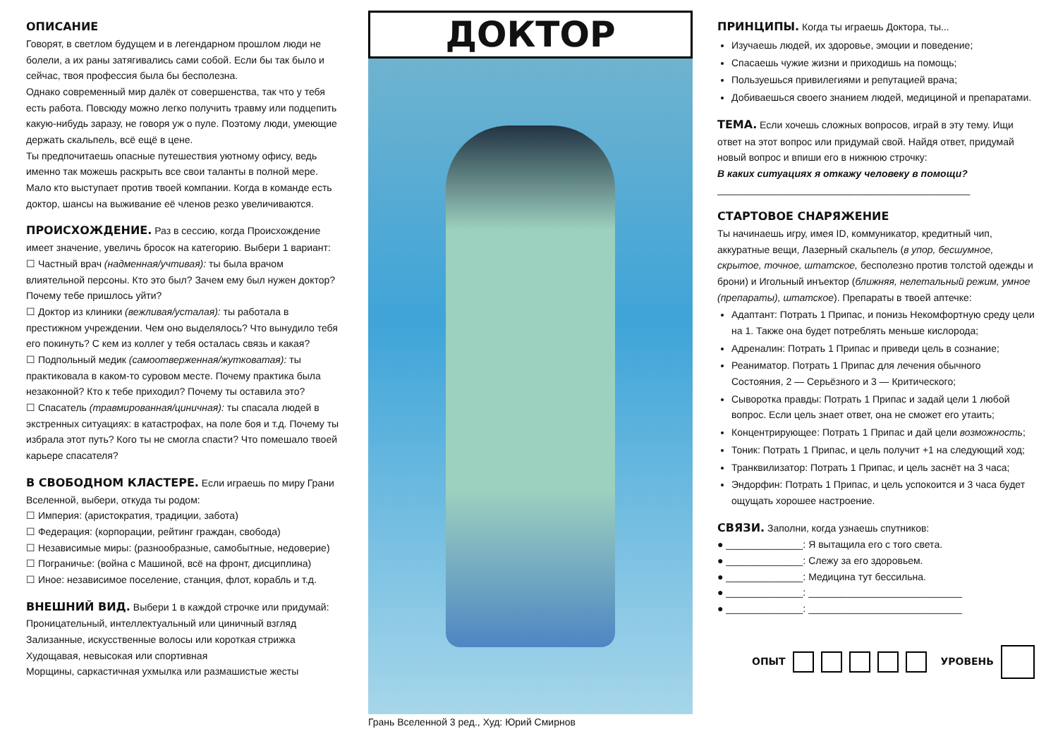ОПИСАНИЕ
Говорят, в светлом будущем и в легендарном прошлом люди не болели, а их раны затягивались сами собой. Если бы так было и сейчас, твоя профессия была бы бесполезна.
Однако современный мир далёк от совершенства, так что у тебя есть работа. Повсюду можно легко получить травму или подцепить какую-нибудь заразу, не говоря уж о пуле. Поэтому люди, умеющие держать скальпель, всё ещё в цене.
Ты предпочитаешь опасные путешествия уютному офису, ведь именно так можешь раскрыть все свои таланты в полной мере. Мало кто выступает против твоей компании. Когда в команде есть доктор, шансы на выживание её членов резко увеличиваются.
ПРОИСХОЖДЕНИЕ.
Раз в сессию, когда Происхождение имеет значение, увеличь бросок на категорию. Выбери 1 вариант:
☐ Частный врач (надменная/учтивая): ты была врачом влиятельной персоны. Кто это был? Зачем ему был нужен доктор? Почему тебе пришлось уйти?
☐ Доктор из клиники (вежливая/усталая): ты работала в престижном учреждении. Чем оно выделялось? Что вынудило тебя его покинуть? С кем из коллег у тебя осталась связь и какая?
☐ Подпольный медик (самоотверженная/жутковатая): ты практиковала в каком-то суровом месте. Почему практика была незаконной? Кто к тебе приходил? Почему ты оставила это?
☐ Спасатель (травмированная/циничная): ты спасала людей в экстренных ситуациях: в катастрофах, на поле боя и т.д. Почему ты избрала этот путь? Кого ты не смогла спасти? Что помешало твоей карьере спасателя?
В СВОБОДНОМ КЛАСТЕРЕ.
Если играешь по миру Грани Вселенной, выбери, откуда ты родом:
☐ Империя: (аристократия, традиции, забота)
☐ Федерация: (корпорации, рейтинг граждан, свобода)
☐ Независимые миры: (разнообразные, самобытные, недоверие)
☐ Пограничье: (война с Машиной, всё на фронт, дисциплина)
☐ Иное: независимое поселение, станция, флот, корабль и т.д.
ВНЕШНИЙ ВИД.
Выбери 1 в каждой строчке или придумай:
Проницательный, интеллектуальный или циничный взгляд
Зализанные, искусственные волосы или короткая стрижка
Худощавая, невысокая или спортивная
Морщины, саркастичная ухмылка или размашистые жесты
ДОКТОР
Грань Вселенной 3 ред., Худ: Юрий Смирнов
ПРИНЦИПЫ.
Когда ты играешь Доктора, ты...
Изучаешь людей, их здоровье, эмоции и поведение;
Спасаешь чужие жизни и приходишь на помощь;
Пользуешься привилегиями и репутацией врача;
Добиваешься своего знанием людей, медициной и препаратами.
ТЕМА.
Если хочешь сложных вопросов, играй в эту тему. Ищи ответ на этот вопрос или придумай свой. Найдя ответ, придумай новый вопрос и впиши его в нижнюю строчку:
В каких ситуациях я откажу человеку в помощи?
______________________________________________
СТАРТОВОЕ СНАРЯЖЕНИЕ
Ты начинаешь игру, имея ID, коммуникатор, кредитный чип, аккуратные вещи, Лазерный скальпель (в упор, бесшумное, скрытое, точное, штатское, бесполезно против толстой одежды и брони) и Игольный инъектор (ближняя, нелетальный режим, умное (препараты), штатское). Препараты в твоей аптечке:
Адаптант: Потрать 1 Припас, и понизь Некомфортную среду цели на 1. Также она будет потреблять меньше кислорода;
Адреналин: Потрать 1 Припас и приведи цель в сознание;
Реаниматор. Потрать 1 Припас для лечения обычного Состояния, 2 — Серьёзного и 3 — Критического;
Сыворотка правды: Потрать 1 Припас и задай цели 1 любой вопрос. Если цель знает ответ, она не сможет его утаить;
Концентрирующее: Потрать 1 Припас и дай цели возможность;
Тоник: Потрать 1 Припас, и цель получит +1 на следующий ход;
Транквилизатор: Потрать 1 Припас, и цель заснёт на 3 часа;
Эндорфин: Потрать 1 Припас, и цель успокоится и 3 часа будет ощущать хорошее настроение.
СВЯЗИ.
Заполни, когда узнаешь спутников:
● ______________: Я вытащила его с того света.
● ______________: Слежу за его здоровьем.
● ______________: Медицина тут бессильна.
● ______________: ____________________________
● ______________: ____________________________
ОПЫТ УРОВЕНЬ